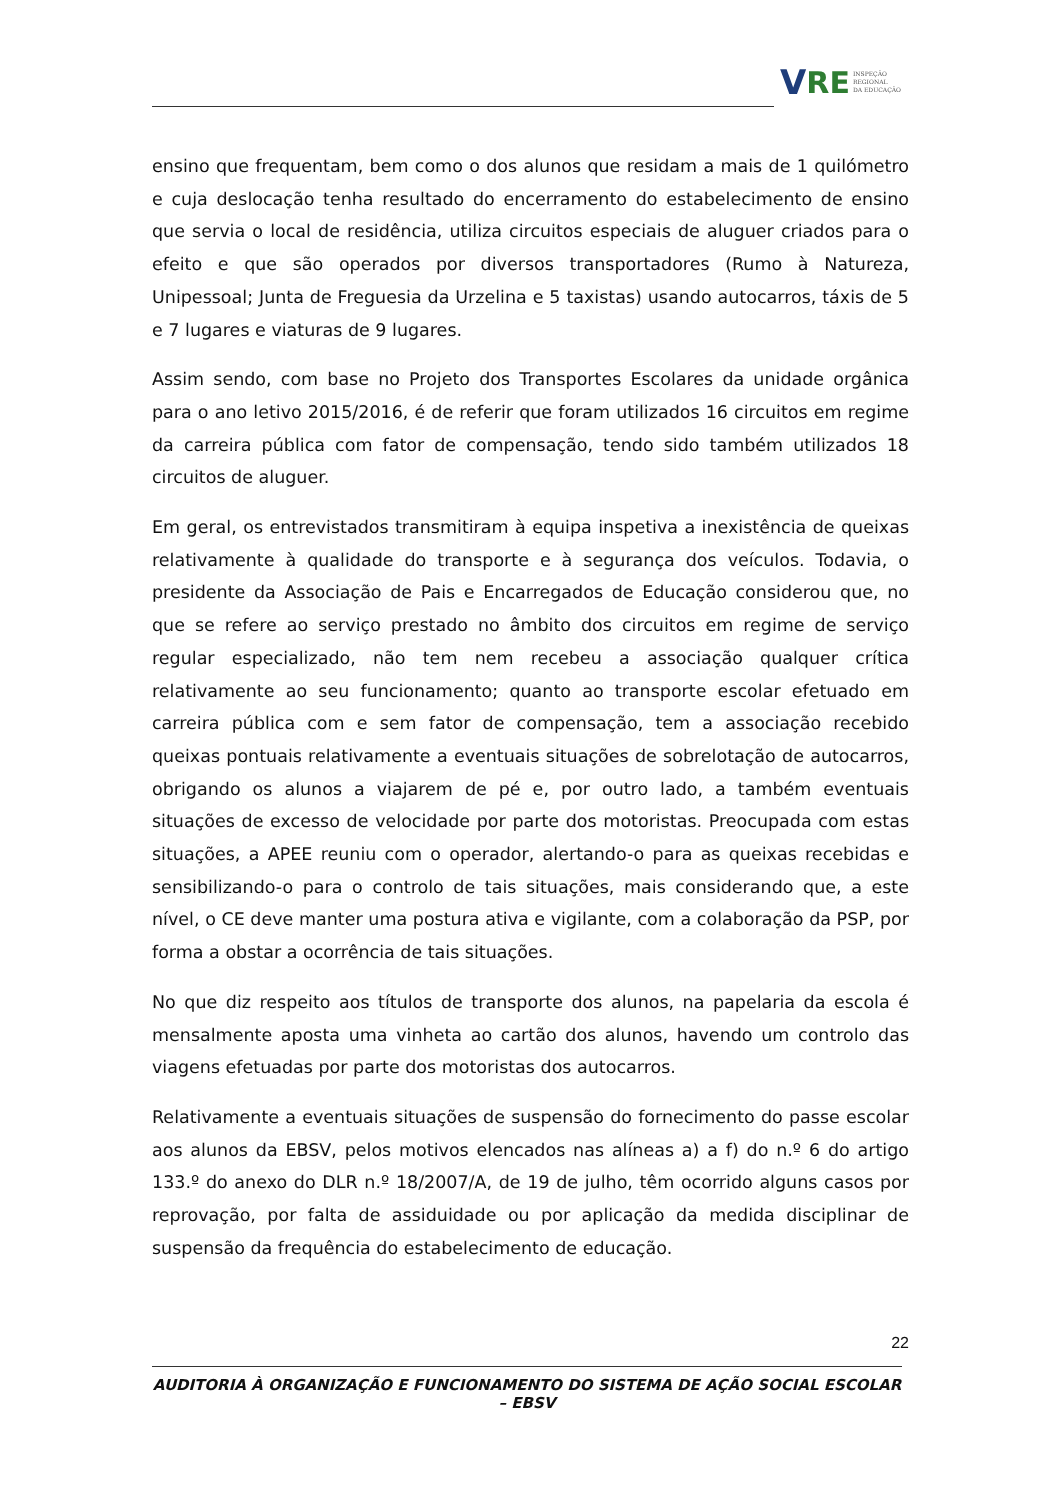V RE
INSPEÇÃO
REGIONAL
DA EDUCAÇÃO
ensino que frequentam, bem como o dos alunos que residam a mais de 1 quilómetro e cuja deslocação tenha resultado do encerramento do estabelecimento de ensino que servia o local de residência, utiliza circuitos especiais de aluguer criados para o efeito e que são operados por diversos transportadores (Rumo à Natureza, Unipessoal; Junta de Freguesia da Urzelina e 5 taxistas) usando autocarros, táxis de 5 e 7 lugares e viaturas de 9 lugares.
Assim sendo, com base no Projeto dos Transportes Escolares da unidade orgânica para o ano letivo 2015/2016, é de referir que foram utilizados 16 circuitos em regime da carreira pública com fator de compensação, tendo sido também utilizados 18 circuitos de aluguer.
Em geral, os entrevistados transmitiram à equipa inspetiva a inexistência de queixas relativamente à qualidade do transporte e à segurança dos veículos. Todavia, o presidente da Associação de Pais e Encarregados de Educação considerou que, no que se refere ao serviço prestado no âmbito dos circuitos em regime de serviço regular especializado, não tem nem recebeu a associação qualquer crítica relativamente ao seu funcionamento; quanto ao transporte escolar efetuado em carreira pública com e sem fator de compensação, tem a associação recebido queixas pontuais relativamente a eventuais situações de sobrelotação de autocarros, obrigando os alunos a viajarem de pé e, por outro lado, a também eventuais situações de excesso de velocidade por parte dos motoristas. Preocupada com estas situações, a APEE reuniu com o operador, alertando-o para as queixas recebidas e sensibilizando-o para o controlo de tais situações, mais considerando que, a este nível, o CE deve manter uma postura ativa e vigilante, com a colaboração da PSP, por forma a obstar a ocorrência de tais situações.
No que diz respeito aos títulos de transporte dos alunos, na papelaria da escola é mensalmente aposta uma vinheta ao cartão dos alunos, havendo um controlo das viagens efetuadas por parte dos motoristas dos autocarros.
Relativamente a eventuais situações de suspensão do fornecimento do passe escolar aos alunos da EBSV, pelos motivos elencados nas alíneas a) a f) do n.º 6 do artigo 133.º do anexo do DLR n.º 18/2007/A, de 19 de julho, têm ocorrido alguns casos por reprovação, por falta de assiduidade ou por aplicação da medida disciplinar de suspensão da frequência do estabelecimento de educação.
22
AUDITORIA À ORGANIZAÇÃO E FUNCIONAMENTO DO SISTEMA DE AÇÃO SOCIAL ESCOLAR – EBSV